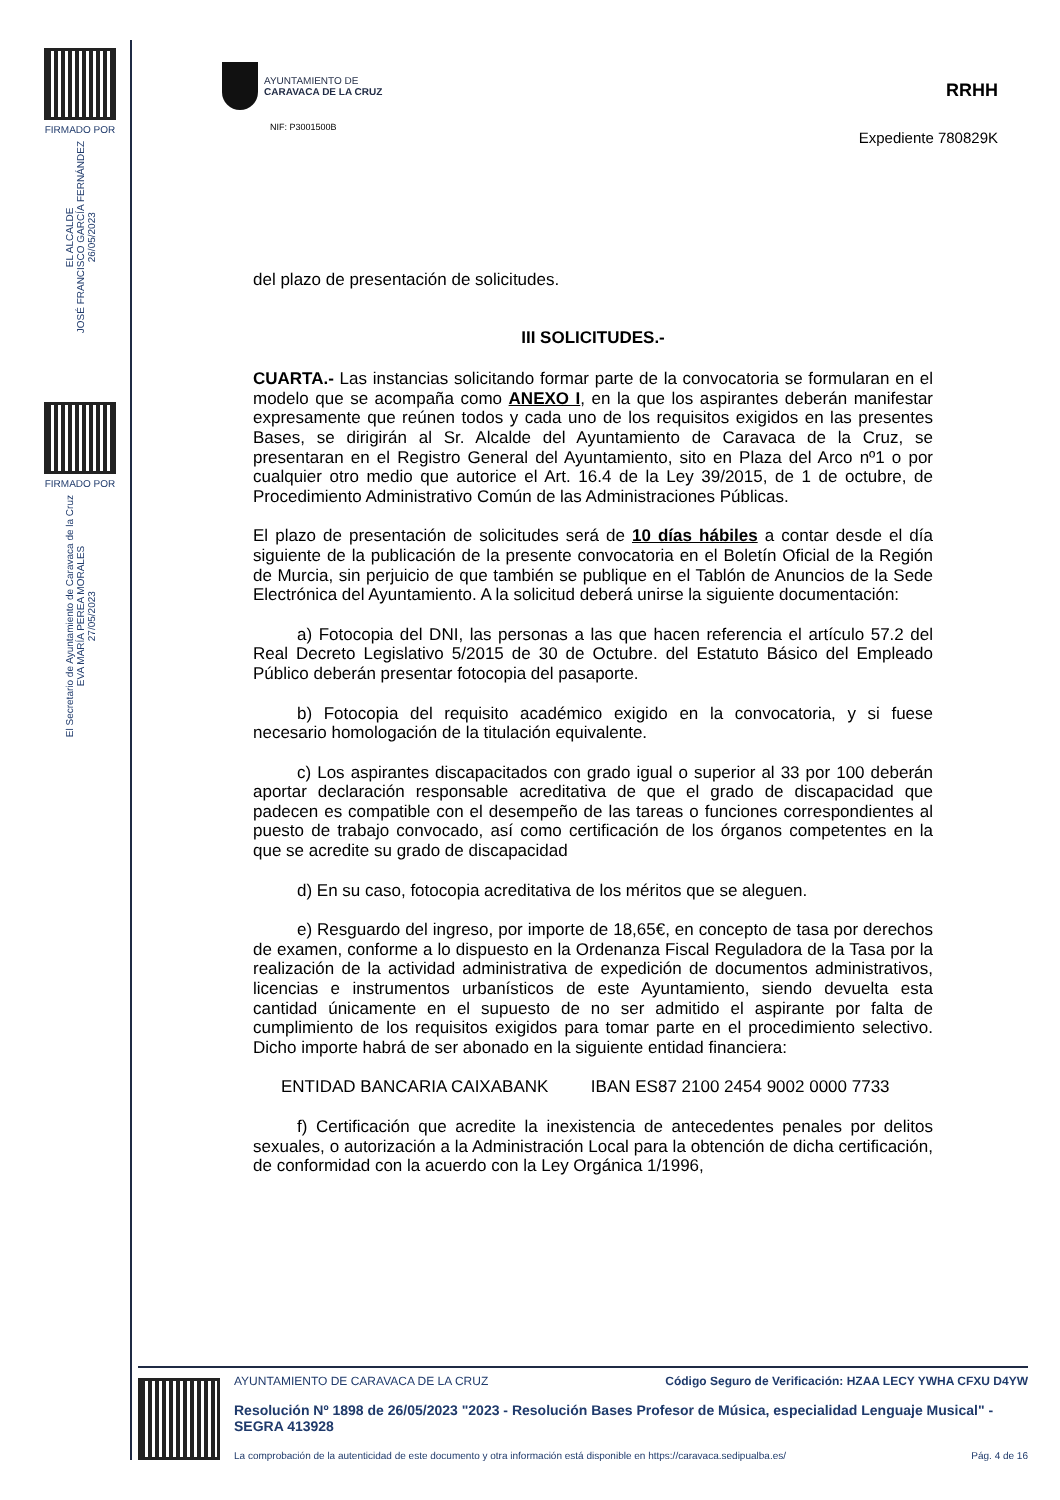FIRMADO POR
EL ALCALDE
JOSÉ FRANCISCO GARCÍA FERNÁNDEZ
26/05/2023
FIRMADO POR
El Secretario de Ayuntamiento de Caravaca de la Cruz
EVA MARÍA PEREA MORALES
27/05/2023
AYUNTAMIENTO DE
CARAVACA DE LA CRUZ
NIF: P3001500B
RRHH
Expediente 780829K
del plazo de presentación de solicitudes.
III SOLICITUDES.-
CUARTA.- Las instancias solicitando formar parte de la convocatoria se formularan en el modelo que se acompaña como ANEXO I, en la que los aspirantes deberán manifestar expresamente que reúnen todos y cada uno de los requisitos exigidos en las presentes Bases, se dirigirán al Sr. Alcalde del Ayuntamiento de Caravaca de la Cruz, se presentaran en el Registro General del Ayuntamiento, sito en Plaza del Arco nº1 o por cualquier otro medio que autorice el Art. 16.4 de la Ley 39/2015, de 1 de octubre, de Procedimiento Administrativo Común de las Administraciones Públicas.
El plazo de presentación de solicitudes será de 10 días hábiles a contar desde el día siguiente de la publicación de la presente convocatoria en el Boletín Oficial de la Región de Murcia, sin perjuicio de que también se publique en el Tablón de Anuncios de la Sede Electrónica del Ayuntamiento. A la solicitud deberá unirse la siguiente documentación:
a) Fotocopia del DNI, las personas a las que hacen referencia el artículo 57.2 del Real Decreto Legislativo 5/2015 de 30 de Octubre. del Estatuto Básico del Empleado Público deberán presentar fotocopia del pasaporte.
b) Fotocopia del requisito académico exigido en la convocatoria, y si fuese necesario homologación de la titulación equivalente.
c) Los aspirantes discapacitados con grado igual o superior al 33 por 100 deberán aportar declaración responsable acreditativa de que el grado de discapacidad que padecen es compatible con el desempeño de las tareas o funciones correspondientes al puesto de trabajo convocado, así como certificación de los órganos competentes en la que se acredite su grado de discapacidad
d) En su caso, fotocopia acreditativa de los méritos que se aleguen.
e) Resguardo del ingreso, por importe de 18,65€, en concepto de tasa por derechos de examen, conforme a lo dispuesto en la Ordenanza Fiscal Reguladora de la Tasa por la realización de la actividad administrativa de expedición de documentos administrativos, licencias e instrumentos urbanísticos de este Ayuntamiento, siendo devuelta esta cantidad únicamente en el supuesto de no ser admitido el aspirante por falta de cumplimiento de los requisitos exigidos para tomar parte en el procedimiento selectivo. Dicho importe habrá de ser abonado en la siguiente entidad financiera:
ENTIDAD BANCARIA CAIXABANK IBAN ES87 2100 2454 9002 0000 7733
f) Certificación que acredite la inexistencia de antecedentes penales por delitos sexuales, o autorización a la Administración Local para la obtención de dicha certificación, de conformidad con la acuerdo con la Ley Orgánica 1/1996,
AYUNTAMIENTO DE CARAVACA DE LA CRUZ Código Seguro de Verificación: HZAA LECY YWHA CFXU D4YW
Resolución Nº 1898 de 26/05/2023 "2023 - Resolución Bases Profesor de Música, especialidad Lenguaje Musical" - SEGRA 413928
La comprobación de la autenticidad de este documento y otra información está disponible en https://caravaca.sedipualba.es/ Pág. 4 de 16